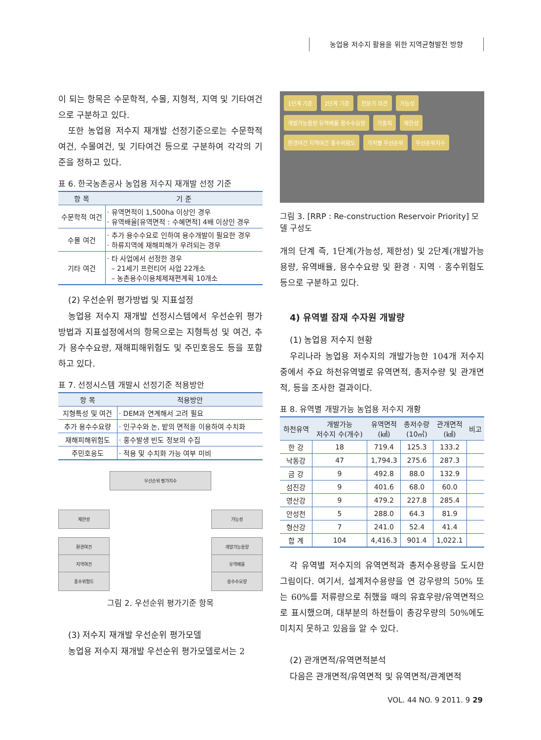농업용 저수지 활용을 위한 지역균형발전 방향
이 되는 항목은 수문학적, 수몰, 지형적, 지역 및 기타여건으로 구분하고 있다.
또한 농업용 저수지 재개발 선정기준으로는 수문학적 여건, 수몰여건, 및 기타여건 등으로 구분하여 각각의 기준을 정하고 있다.
표 6. 한국농촌공사 농업용 저수지 재개발 선정 기준
| 항 목 | 기 준 |
| --- | --- |
| 수문학적 여건 | · 유역면적이 1,500ha 이상인 경우 · 유역배율[유역면적 : 수혜면적] 4배 이상인 경우 |
| 수몰 여건 | · 추가 용수수요로 인하여 용수개발이 필요한 경우 · 하류지역에 재해피해가 우려되는 경우 |
| 기타 여건 | · 타 사업에서 선정한 경우 – 21세기 프런티어 사업 22개소 – 농촌용수이용체제재편계획 10개소 |
(2) 우선순위 평가방법 및 지표설정
농업용 저수지 재개발 선정시스템에서 우선순위 평가방법과 지표설정에서의 항목으로는 지형특성 및 여건, 추가 용수수요량, 재해피해위험도 및 주민호응도 등을 포함하고 있다.
표 7. 선정시스템 개발시 선정기준 적용방안
| 항 목 | 적용방안 |
| --- | --- |
| 지형특성 및 여건 | · DEM과 연계해서 고려 필요 |
| 추가 용수수요량 | · 인구수와 논, 밭의 면적을 이용하여 수치화 |
| 재해피해위험도 | · 홍수발생 빈도 정보의 수집 |
| 주민호응도 | · 적용 및 수치화 가능 여부 미비 |
우선순위 평가지수
제한성 가능성
환경여건
지역여건
홍수위험도
개발가능용량
유역배율
용수수요량
그림 2. 우선순위 평가기준 항목
(3) 저수지 재개발 우선순위 평가모델
농업용 저수지 재개발 우선순위 평가모델로서는 2
1단계 기준 2단계 기준 전문가 의견 가능성 개발가능용량 유역배율 용수수요량 가중치 제한성 환경여건 지역여건 홍수위험도 가치별 우선순위 우선순위지수
그림 3. [RRP : Re-construction Reservoir Priority] 모델 구성도
개의 단계 즉, 1단계(가능성, 제한성) 및 2단계(개발가능용량, 유역배율, 용수수요량 및 환경 · 지역 · 홍수위험도 등으로 구분하고 있다.
4) 유역별 잠재 수자원 개발량
(1) 농업용 저수지 현황
우리나라 농업용 저수지의 개발가능한 104개 저수지 중에서 주요 하천유역별로 유역면적, 총저수량 및 관개면적, 등을 조사한 결과이다.
표 8. 유역별 개발가능 농업용 저수지 개황
| 하천유역 | 개발가능 저수지 수(개수) | 유역면적 (㎢) | 총저수량 (10㎥) | 관개면적 (㎢) | 비고 |
| --- | --- | --- | --- | --- | --- |
| 한 강 | 18 | 719.4 | 125.3 | 133.2 | |
| 낙동강 | 47 | 1,794.3 | 275.6 | 287.3 | |
| 금 강 | 9 | 492.8 | 88.0 | 132.9 | |
| 섬진강 | 9 | 401.6 | 68.0 | 60.0 | |
| 영산강 | 9 | 479.2 | 227.8 | 285.4 | |
| 안성천 | 5 | 288.0 | 64.3 | 81.9 | |
| 형산강 | 7 | 241.0 | 52.4 | 41.4 | |
| 합 계 | 104 | 4,416.3 | 901.4 | 1,022.1 | |
각 유역별 저수지의 유역면적과 총저수용량을 도시한 그림이다. 여기서, 설계저수용량을 연 강우량의 50% 또는 60%를 저류량으로 취했을 때의 유효우량/유역면적으로 표시했으며, 대부분의 하천들이 총강우량의 50%에도 미치지 못하고 있음을 알 수 있다.
(2) 관개면적/유역면적분석
다음은 관개면적/유역면적 및 유역면적/관계면적
VOL. 44 NO. 9 2011. 9 29